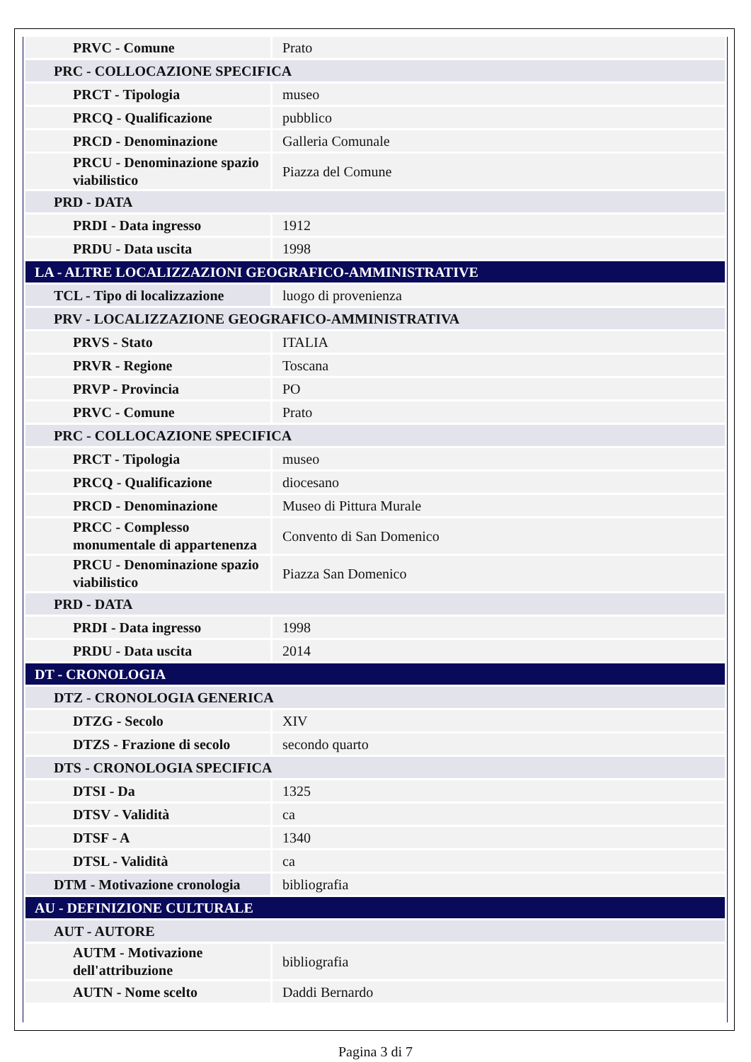| PRVC - Comune | Prato |
| PRC - COLLOCAZIONE SPECIFICA | |
| PRCT - Tipologia | museo |
| PRCQ - Qualificazione | pubblico |
| PRCD - Denominazione | Galleria Comunale |
| PRCU - Denominazione spazio viabilistico | Piazza del Comune |
| PRD - DATA | |
| PRDI - Data ingresso | 1912 |
| PRDU - Data uscita | 1998 |
| LA - ALTRE LOCALIZZAZIONI GEOGRAFICO-AMMINISTRATIVE | |
| TCL - Tipo di localizzazione | luogo di provenienza |
| PRV - LOCALIZZAZIONE GEOGRAFICO-AMMINISTRATIVA | |
| PRVS - Stato | ITALIA |
| PRVR - Regione | Toscana |
| PRVP - Provincia | PO |
| PRVC - Comune | Prato |
| PRC - COLLOCAZIONE SPECIFICA | |
| PRCT - Tipologia | museo |
| PRCQ - Qualificazione | diocesano |
| PRCD - Denominazione | Museo di Pittura Murale |
| PRCC - Complesso monumentale di appartenenza | Convento di San Domenico |
| PRCU - Denominazione spazio viabilistico | Piazza San Domenico |
| PRD - DATA | |
| PRDI - Data ingresso | 1998 |
| PRDU - Data uscita | 2014 |
| DT - CRONOLOGIA | |
| DTZ - CRONOLOGIA GENERICA | |
| DTZG - Secolo | XIV |
| DTZS - Frazione di secolo | secondo quarto |
| DTS - CRONOLOGIA SPECIFICA | |
| DTSI - Da | 1325 |
| DTSV - Validità | ca |
| DTSF - A | 1340 |
| DTSL - Validità | ca |
| DTM - Motivazione cronologia | bibliografia |
| AU - DEFINIZIONE CULTURALE | |
| AUT - AUTORE | |
| AUTM - Motivazione dell'attribuzione | bibliografia |
| AUTN - Nome scelto | Daddi Bernardo |
Pagina 3 di 7